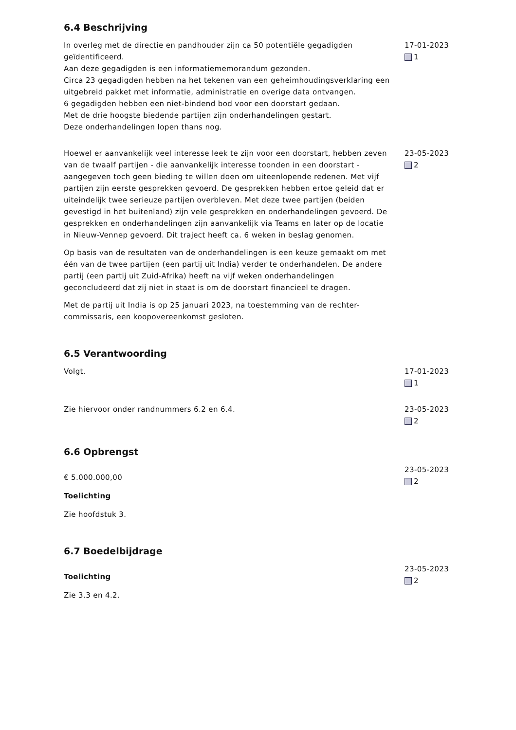6.4 Beschrijving
In overleg met de directie en pandhouder zijn ca 50 potentiële gegadigden geïdentificeerd.
Aan deze gegadigden is een informatiememorandum gezonden.
Circa 23 gegadigden hebben na het tekenen van een geheimhoudingsverklaring een uitgebreid pakket met informatie, administratie en overige data ontvangen.
6 gegadigden hebben een niet-bindend bod voor een doorstart gedaan.
Met de drie hoogste biedende partijen zijn onderhandelingen gestart.
Deze onderhandelingen lopen thans nog.
17-01-2023
1
Hoewel er aanvankelijk veel interesse leek te zijn voor een doorstart, hebben zeven van de twaalf partijen - die aanvankelijk interesse toonden in een doorstart - aangegeven toch geen bieding te willen doen om uiteenlopende redenen. Met vijf partijen zijn eerste gesprekken gevoerd. De gesprekken hebben ertoe geleid dat er uiteindelijk twee serieuze partijen overbleven. Met deze twee partijen (beiden gevestigd in het buitenland) zijn vele gesprekken en onderhandelingen gevoerd. De gesprekken en onderhandelingen zijn aanvankelijk via Teams en later op de locatie in Nieuw-Vennep gevoerd. Dit traject heeft ca. 6 weken in beslag genomen.
Op basis van de resultaten van de onderhandelingen is een keuze gemaakt om met één van de twee partijen (een partij uit India) verder te onderhandelen. De andere partij (een partij uit Zuid-Afrika) heeft na vijf weken onderhandelingen geconcludeerd dat zij niet in staat is om de doorstart financieel te dragen.
Met de partij uit India is op 25 januari 2023, na toestemming van de rechter-commissaris, een koopovereenkomst gesloten.
23-05-2023
2
6.5 Verantwoording
Volgt. 17-01-2023
1
Zie hiervoor onder randnummers 6.2 en 6.4. 23-05-2023
2
6.6 Opbrengst
€ 5.000.000,00
Toelichting
Zie hoofdstuk 3.
23-05-2023
2
6.7 Boedelbijdrage
Toelichting
Zie 3.3 en 4.2.
23-05-2023
2